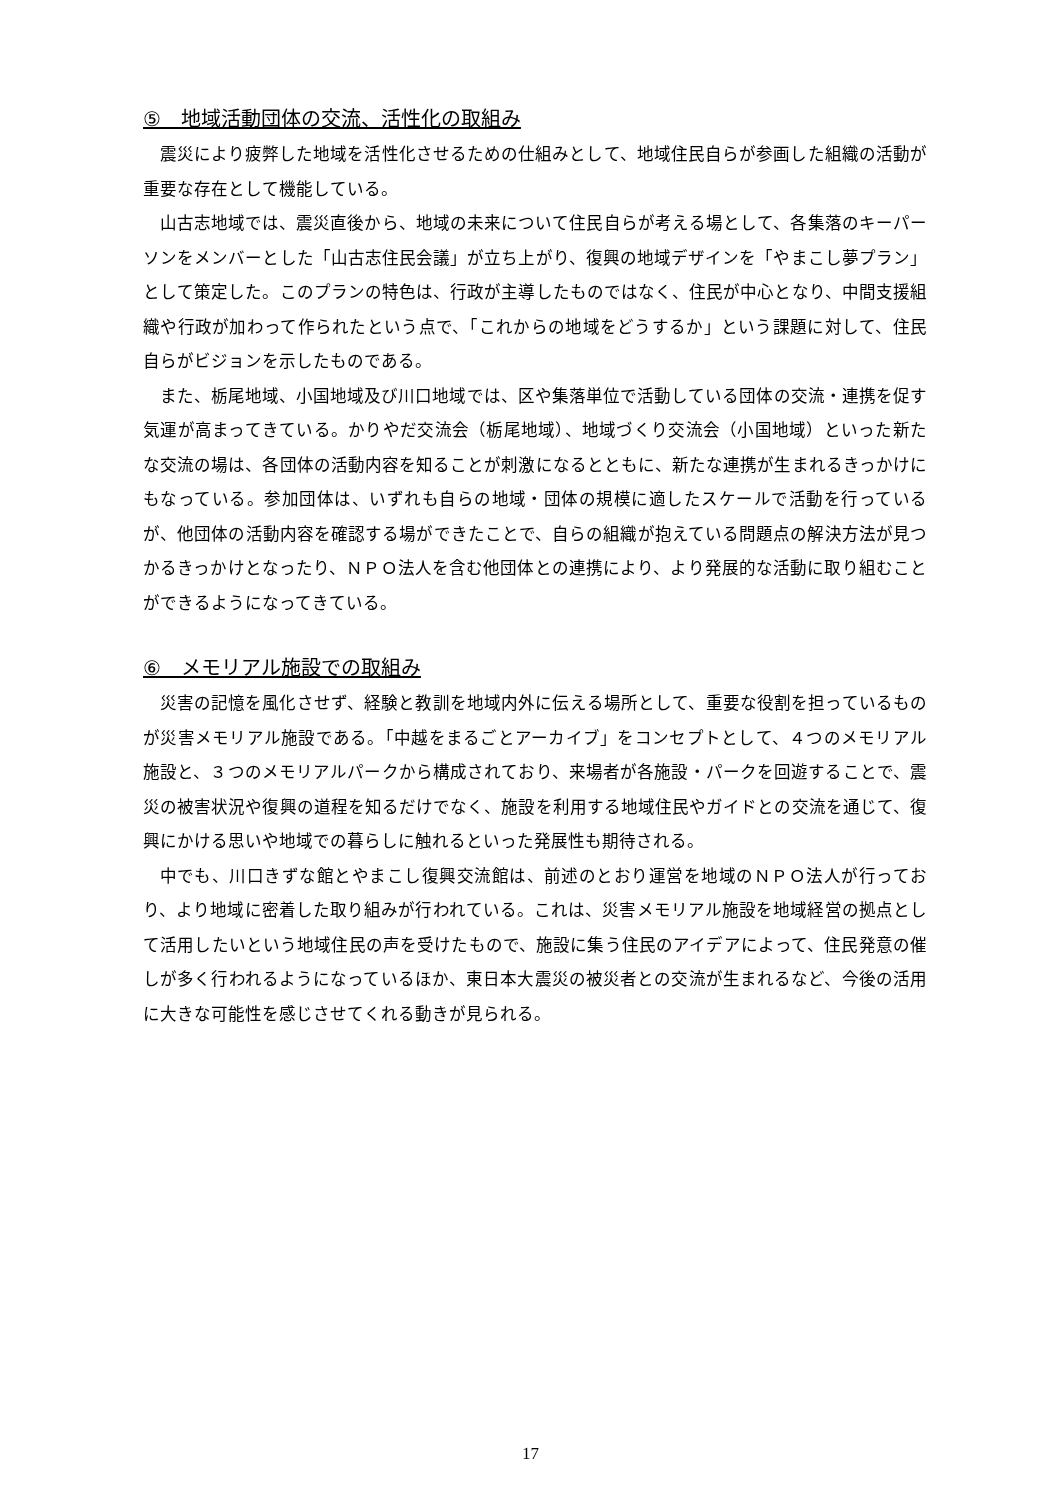⑤　地域活動団体の交流、活性化の取組み
震災により疲弊した地域を活性化させるための仕組みとして、地域住民自らが参画した組織の活動が重要な存在として機能している。
山古志地域では、震災直後から、地域の未来について住民自らが考える場として、各集落のキーパーソンをメンバーとした「山古志住民会議」が立ち上がり、復興の地域デザインを「やまこし夢プラン」として策定した。このプランの特色は、行政が主導したものではなく、住民が中心となり、中間支援組織や行政が加わって作られたという点で、「これからの地域をどうするか」という課題に対して、住民自らがビジョンを示したものである。
また、栃尾地域、小国地域及び川口地域では、区や集落単位で活動している団体の交流・連携を促す気運が高まってきている。かりやだ交流会（栃尾地域）、地域づくり交流会（小国地域）といった新たな交流の場は、各団体の活動内容を知ることが刺激になるとともに、新たな連携が生まれるきっかけにもなっている。参加団体は、いずれも自らの地域・団体の規模に適したスケールで活動を行っているが、他団体の活動内容を確認する場ができたことで、自らの組織が抱えている問題点の解決方法が見つかるきっかけとなったり、ＮＰＯ法人を含む他団体との連携により、より発展的な活動に取り組むことができるようになってきている。
⑥　メモリアル施設での取組み
災害の記憶を風化させず、経験と教訓を地域内外に伝える場所として、重要な役割を担っているものが災害メモリアル施設である。「中越をまるごとアーカイブ」をコンセプトとして、４つのメモリアル施設と、３つのメモリアルパークから構成されており、来場者が各施設・パークを回遊することで、震災の被害状況や復興の道程を知るだけでなく、施設を利用する地域住民やガイドとの交流を通じて、復興にかける思いや地域での暮らしに触れるといった発展性も期待される。
中でも、川口きずな館とやまこし復興交流館は、前述のとおり運営を地域のＮＰＯ法人が行っており、より地域に密着した取り組みが行われている。これは、災害メモリアル施設を地域経営の拠点として活用したいという地域住民の声を受けたもので、施設に集う住民のアイデアによって、住民発意の催しが多く行われるようになっているほか、東日本大震災の被災者との交流が生まれるなど、今後の活用に大きな可能性を感じさせてくれる動きが見られる。
17